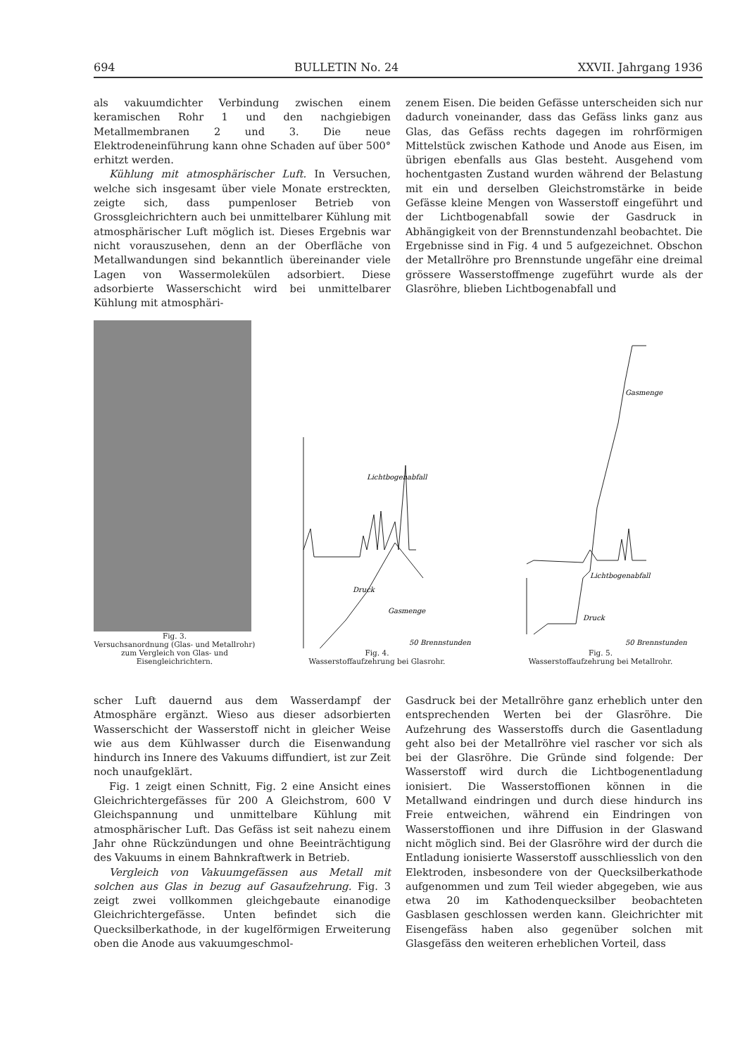694 BULLETIN No. 24 XXVII. Jahrgang 1936
als vakuumdichter Verbindung zwischen einem keramischen Rohr 1 und den nachgiebigen Metallmembranen 2 und 3. Die neue Elektrodeneinführung kann ohne Schaden auf über 500° erhitzt werden.
Kühlung mit atmosphärischer Luft. In Versuchen, welche sich insgesamt über viele Monate erstreckten, zeigte sich, dass pumpenloser Betrieb von Grossgleichrichtern auch bei unmittelbarer Kühlung mit atmosphärischer Luft möglich ist. Dieses Ergebnis war nicht vorauszusehen, denn an der Oberfläche von Metallwandungen sind bekanntlich übereinander viele Lagen von Wassermolekülen adsorbiert. Diese adsorbierte Wasserschicht wird bei unmittelbarer Kühlung mit atmosphäri-
zenem Eisen. Die beiden Gefässe unterscheiden sich nur dadurch voneinander, dass das Gefäss links ganz aus Glas, das Gefäss rechts dagegen im rohrförmigen Mittelstück zwischen Kathode und Anode aus Eisen, im übrigen ebenfalls aus Glas besteht. Ausgehend vom hochentgasten Zustand wurden während der Belastung mit ein und derselben Gleichstromstärke in beide Gefässe kleine Mengen von Wasserstoff eingeführt und der Lichtbogenabfall sowie der Gasdruck in Abhängigkeit von der Brennstundenzahl beobachtet. Die Ergebnisse sind in Fig. 4 und 5 aufgezeichnet. Obschon der Metallröhre pro Brennstunde ungefähr eine dreimal grössere Wasserstoffmenge zugeführt wurde als der Glasröhre, blieben Lichtbogenabfall und
Fig. 3.
Versuchsanordnung (Glas- und Metallrohr) zum Vergleich von Glas- und Eisengleichrichtern.
Lichtbogenabfall
Druck
Gasmenge
50 Brennstunden
Fig. 4.
Wasserstoffaufzehrung bei Glasrohr.
Gasmenge
Lichtbogenabfall
Druck
50 Brennstunden
Fig. 5.
Wasserstoffaufzehrung bei Metallrohr.
scher Luft dauernd aus dem Wasserdampf der Atmosphäre ergänzt. Wieso aus dieser adsorbierten Wasserschicht der Wasserstoff nicht in gleicher Weise wie aus dem Kühlwasser durch die Eisenwandung hindurch ins Innere des Vakuums diffundiert, ist zur Zeit noch unaufgeklärt.
Fig. 1 zeigt einen Schnitt, Fig. 2 eine Ansicht eines Gleichrichtergefässes für 200 A Gleichstrom, 600 V Gleichspannung und unmittelbare Kühlung mit atmosphärischer Luft. Das Gefäss ist seit nahezu einem Jahr ohne Rückzündungen und ohne Beeinträchtigung des Vakuums in einem Bahnkraftwerk in Betrieb.
Vergleich von Vakuumgefässen aus Metall mit solchen aus Glas in bezug auf Gasaufzehrung. Fig. 3 zeigt zwei vollkommen gleichgebaute einanodige Gleichrichtergefässe. Unten befindet sich die Quecksilberkathode, in der kugelförmigen Erweiterung oben die Anode aus vakuumgeschmol-
Gasdruck bei der Metallröhre ganz erheblich unter den entsprechenden Werten bei der Glasröhre. Die Aufzehrung des Wasserstoffs durch die Gasentladung geht also bei der Metallröhre viel rascher vor sich als bei der Glasröhre. Die Gründe sind folgende: Der Wasserstoff wird durch die Lichtbogenentladung ionisiert. Die Wasserstoffionen können in die Metallwand eindringen und durch diese hindurch ins Freie entweichen, während ein Eindringen von Wasserstoffionen und ihre Diffusion in der Glaswand nicht möglich sind. Bei der Glasröhre wird der durch die Entladung ionisierte Wasserstoff ausschliesslich von den Elektroden, insbesondere von der Quecksilberkathode aufgenommen und zum Teil wieder abgegeben, wie aus etwa 20 im Kathodenquecksilber beobachteten Gasblasen geschlossen werden kann. Gleichrichter mit Eisengefäss haben also gegenüber solchen mit Glasgefäss den weiteren erheblichen Vorteil, dass